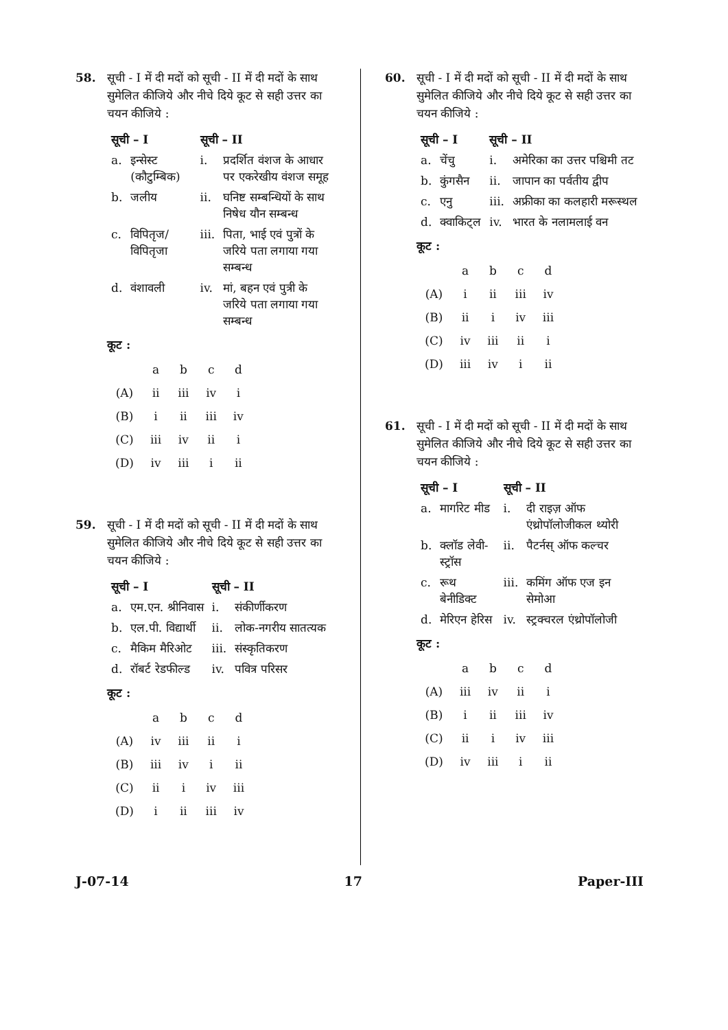58. सूची - I में दी मदों को सूची - II में दी मदों के साथ सुमेलित कीजिये और नीचे दिये कूट से सही उत्तर का चयन कीजिये :
| सूची – I | | सूची – II | |
| --- | --- | --- | --- |
| a. | इन्सेस्ट (कौटुम्बिक) | i. | प्रदर्शित वंशज के आधार पर एकरेखीय वंशज समूह |
| b. | जलीय | ii. | घनिष्ट सम्बन्धियों के साथ निषेध यौन सम्बन्ध |
| c. | विपितृज/ विपितृजा | iii. | पिता, भाई एवं पुत्रों के जरिये पता लगाया गया सम्बन्ध |
| d. | वंशावली | iv. | मां, बहन एवं पुत्री के जरिये पता लगाया गया सम्बन्ध |
कूट :
| | a | b | c | d |
| (A) | ii | iii | iv | i |
| (B) | i | ii | iii | iv |
| (C) | iii | iv | ii | i |
| (D) | iv | iii | i | ii |
59. सूची - I में दी मदों को सूची - II में दी मदों के साथ सुमेलित कीजिये और नीचे दिये कूट से सही उत्तर का चयन कीजिये :
| सूची – I | | सूची – II | |
| --- | --- | --- | --- |
| a. | एम.एन. श्रीनिवास | i. | संकीर्णीकरण |
| b. | एल.पी. विद्यार्थी | ii. | लोक-नगरीय सातत्यक |
| c. | मैकिम मैरिओट | iii. | संस्कृतिकरण |
| d. | रॉबर्ट रेडफील्ड | iv. | पवित्र परिसर |
कूट :
| | a | b | c | d |
| (A) | iv | iii | ii | i |
| (B) | iii | iv | i | ii |
| (C) | ii | i | iv | iii |
| (D) | i | ii | iii | iv |
60. सूची - I में दी मदों को सूची - II में दी मदों के साथ सुमेलित कीजिये और नीचे दिये कूट से सही उत्तर का चयन कीजिये :
| सूची – I | | सूची – II | |
| --- | --- | --- | --- |
| a. | चेंचु | i. | अमेरिका का उत्तर पश्चिमी तट |
| b. | कुंगसैन | ii. | जापान का पर्वतीय द्वीप |
| c. | एनु | iii. | अफ्रीका का कलहारी मरूस्थल |
| d. | क्वाकिट्ल | iv. | भारत के नलामलाई वन |
कूट :
| | a | b | c | d |
| (A) | i | ii | iii | iv |
| (B) | ii | i | iv | iii |
| (C) | iv | iii | ii | i |
| (D) | iii | iv | i | ii |
61. सूची - I में दी मदों को सूची - II में दी मदों के साथ सुमेलित कीजिये और नीचे दिये कूट से सही उत्तर का चयन कीजिये :
| सूची – I | | सूची – II | |
| --- | --- | --- | --- |
| a. | मार्गारेट मीड | i. | दी राइज़ ऑफ एंथ्रोपॉलोजीकल थ्योरी |
| b. | क्लॉड लेवी-स्ट्रॉस | ii. | पैटर्नस् ऑफ कल्चर |
| c. | रूथ बेनीडिक्ट | iii. | कमिंग ऑफ एज इन सेमोआ |
| d. | मेरिएन हेरिस | iv. | स्ट्रक्चरल एंथ्रोपॉलोजी |
कूट :
| | a | b | c | d |
| (A) | iii | iv | ii | i |
| (B) | i | ii | iii | iv |
| (C) | ii | i | iv | iii |
| (D) | iv | iii | i | ii |
J-07-14 17 Paper-III